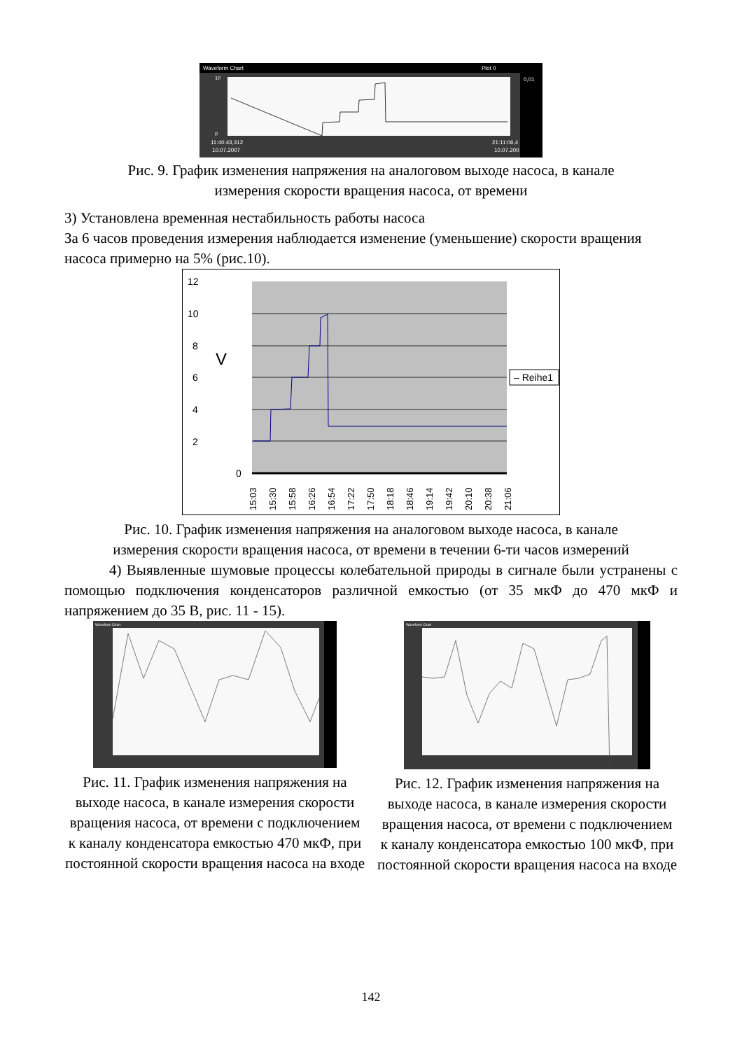Waveform Chart
Plot 0
0,01
0
10
11:40:43,312
10.07.2007
21:11:06,4
10.07.200
Рис. 9. График изменения напряжения на аналоговом выходе насоса, в канале
измерения скорости вращения насоса, от времени
3) Установлена временная нестабильность работы насоса
За 6 часов проведения измерения наблюдается изменение (уменьшение) скорости вращения насоса примерно на 5% (рис.10).
12
10
8
6
4
2
0
V
– Reihe1
15:03
15:30
15:58
16:26
16:54
17:22
17:50
18:18
18:46
19:14
19:42
20:10
20:38
21:06
Рис. 10. График изменения напряжения на аналоговом выходе насоса, в канале
измерения скорости вращения насоса, от времени в течении 6-ти часов измерений
4) Выявленные шумовые процессы колебательной природы в сигнале были устранены с помощью подключения конденсаторов различной емкостью (от 35 мкФ до 470 мкФ и напряжением до 35 В, рис. 11 - 15).
Waveform Chart
Рис. 11. График изменения напряжения на выходе насоса, в канале измерения скорости вращения насоса, от времени с подключением к каналу конденсатора емкостью 470 мкФ, при постоянной скорости вращения насоса на входе
Waveform Chart
Рис. 12. График изменения напряжения на выходе насоса, в канале измерения скорости вращения насоса, от времени с подключением к каналу конденсатора емкостью 100 мкФ, при постоянной скорости вращения насоса на входе
142